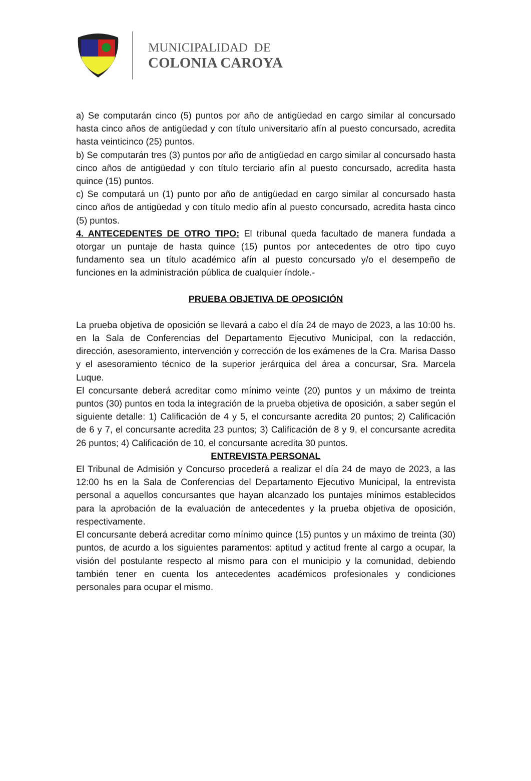MUNICIPALIDAD DE
COLONIA CAROYA
a) Se computarán cinco (5) puntos por año de antigüedad en cargo similar al concursado hasta cinco años de antigüedad y con título universitario afín al puesto concursado, acredita hasta veinticinco (25) puntos.
b) Se computarán tres (3) puntos por año de antigüedad en cargo similar al concursado hasta cinco años de antigüedad y con título terciario afín al puesto concursado, acredita hasta quince (15) puntos.
c) Se computará un (1) punto por año de antigüedad en cargo similar al concursado hasta cinco años de antigüedad y con título medio afín al puesto concursado, acredita hasta cinco (5) puntos.
4. ANTECEDENTES DE OTRO TIPO: El tribunal queda facultado de manera fundada a otorgar un puntaje de hasta quince (15) puntos por antecedentes de otro tipo cuyo fundamento sea un título académico afín al puesto concursado y/o el desempeño de funciones en la administración pública de cualquier índole.-
PRUEBA OBJETIVA DE OPOSICIÓN
La prueba objetiva de oposición se llevará a cabo el día 24 de mayo de 2023, a las 10:00 hs. en la Sala de Conferencias del Departamento Ejecutivo Municipal, con la redacción, dirección, asesoramiento, intervención y corrección de los exámenes de la Cra. Marisa Dasso y el asesoramiento técnico de la superior jerárquica del área a concursar, Sra. Marcela Luque.
El concursante deberá acreditar como mínimo veinte (20) puntos y un máximo de treinta puntos (30) puntos en toda la integración de la prueba objetiva de oposición, a saber según el siguiente detalle: 1) Calificación de 4 y 5, el concursante acredita 20 puntos; 2) Calificación de 6 y 7, el concursante acredita 23 puntos; 3) Calificación de 8 y 9, el concursante acredita 26 puntos; 4) Calificación de 10, el concursante acredita 30 puntos.
ENTREVISTA PERSONAL
El Tribunal de Admisión y Concurso procederá a realizar el día 24 de mayo de 2023, a las 12:00 hs en la Sala de Conferencias del Departamento Ejecutivo Municipal, la entrevista personal a aquellos concursantes que hayan alcanzado los puntajes mínimos establecidos para la aprobación de la evaluación de antecedentes y la prueba objetiva de oposición, respectivamente.
El concursante deberá acreditar como mínimo quince (15) puntos y un máximo de treinta (30) puntos, de acurdo a los siguientes paramentos: aptitud y actitud frente al cargo a ocupar, la visión del postulante respecto al mismo para con el municipio y la comunidad, debiendo también tener en cuenta los antecedentes académicos profesionales y condiciones personales para ocupar el mismo.